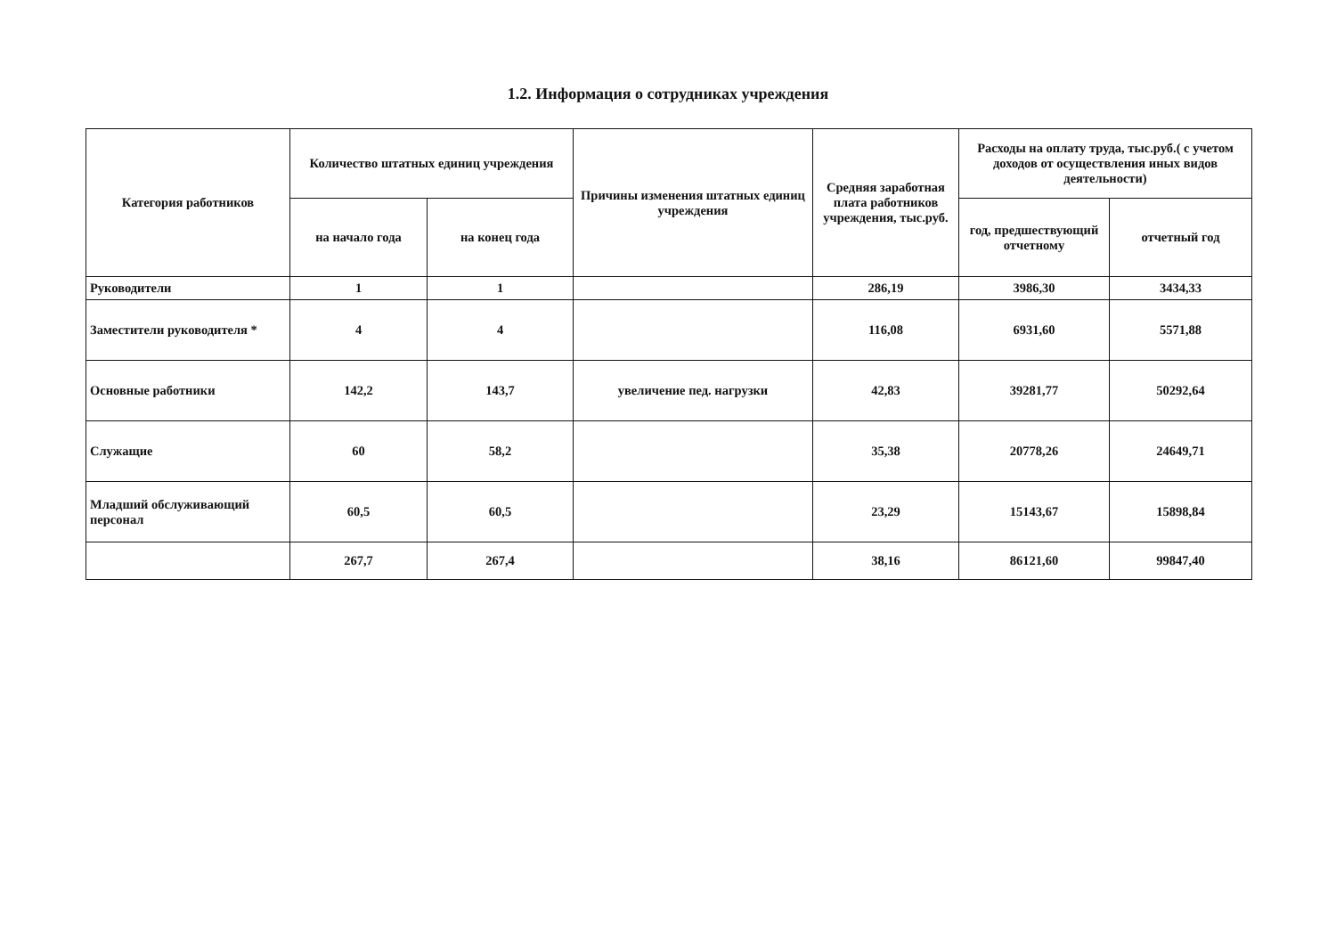1.2. Информация о сотрудниках учреждения
| Категория работников | Количество штатных единиц учреждения | | Причины изменения штатных единиц учреждения | Средняя заработная плата работников учреждения, тыс.руб. | Расходы на оплату труда, тыс.руб.( с учетом доходов от осуществления иных видов деятельности) | |
| --- | --- | --- | --- | --- | --- | --- |
| | на начало года | на конец года | | | год, предшествующий отчетному | отчетный год |
| Руководители | 1 | 1 | | 286,19 | 3986,30 | 3434,33 |
| Заместители руководителя * | 4 | 4 | | 116,08 | 6931,60 | 5571,88 |
| Основные работники | 142,2 | 143,7 | увеличение пед. нагрузки | 42,83 | 39281,77 | 50292,64 |
| Служащие | 60 | 58,2 | | 35,38 | 20778,26 | 24649,71 |
| Младший обслуживающий персонал | 60,5 | 60,5 | | 23,29 | 15143,67 | 15898,84 |
| | 267,7 | 267,4 | | 38,16 | 86121,60 | 99847,40 |